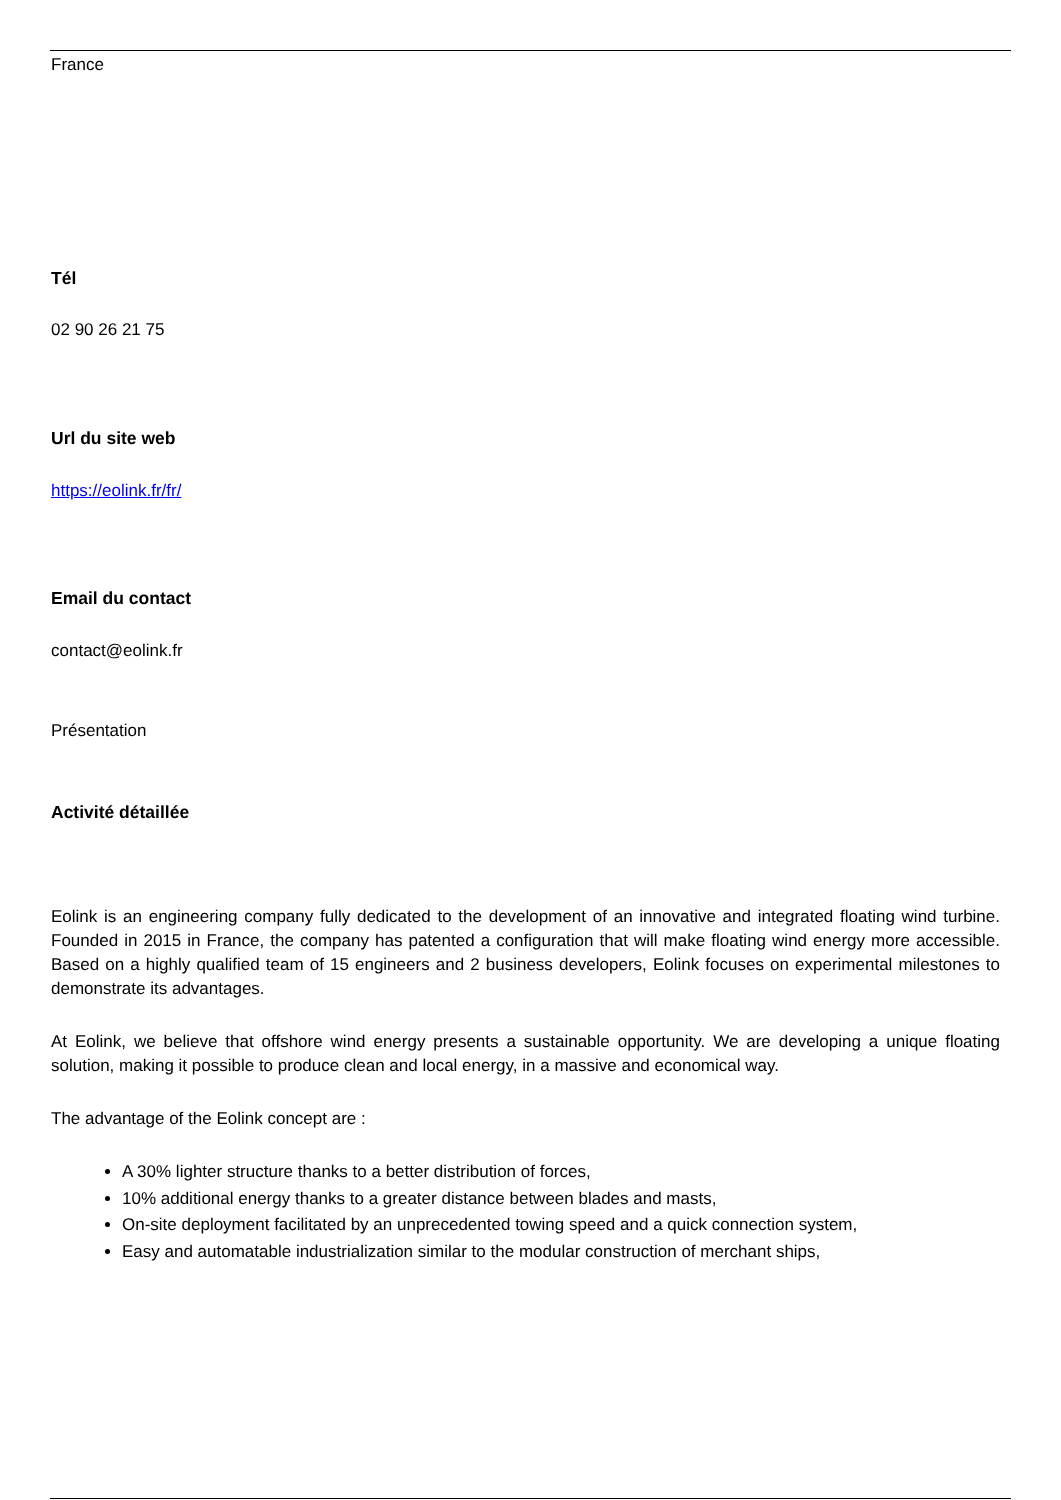France
Tél
02 90 26 21 75
Url du site web
https://eolink.fr/fr/
Email du contact
contact@eolink.fr
Présentation
Activité détaillée
Eolink is an engineering company fully dedicated to the development of an innovative and integrated floating wind turbine. Founded in 2015 in France, the company has patented a configuration that will make floating wind energy more accessible. Based on a highly qualified team of 15 engineers and 2 business developers, Eolink focuses on experimental milestones to demonstrate its advantages.
At Eolink, we believe that offshore wind energy presents a sustainable opportunity. We are developing a unique floating solution, making it possible to produce clean and local energy, in a massive and economical way.
The advantage of the Eolink concept are :
A 30% lighter structure thanks to a better distribution of forces,
10% additional energy thanks to a greater distance between blades and masts,
On-site deployment facilitated by an unprecedented towing speed and a quick connection system,
Easy and automatable industrialization similar to the modular construction of merchant ships,